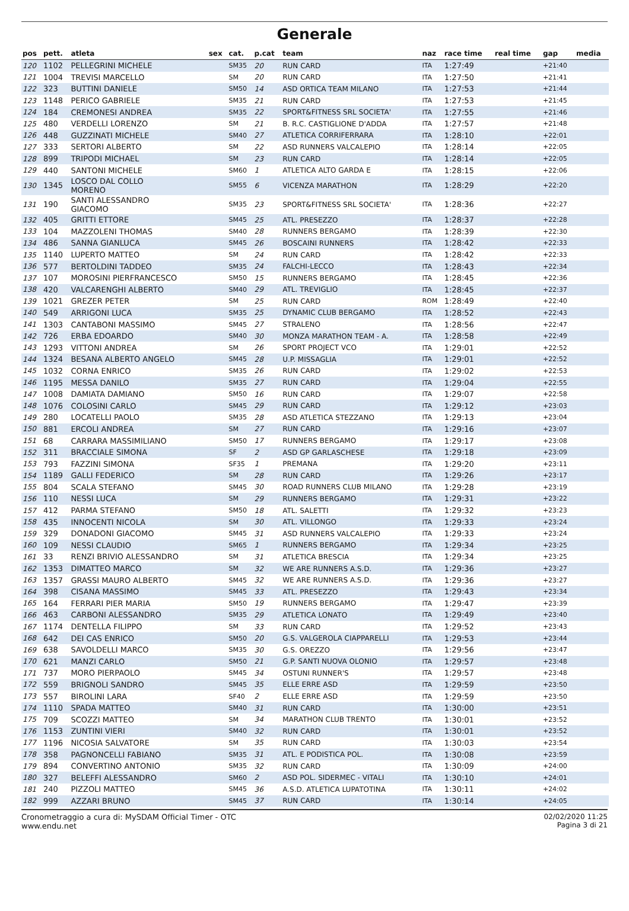Generale
| pos | pett. | atleta | sex | cat. | p.cat | team | naz | race time | real time | gap | media |
| --- | --- | --- | --- | --- | --- | --- | --- | --- | --- | --- | --- |
| 120 | 1102 | PELLEGRINI MICHELE | | SM35 | 20 | RUN CARD | ITA | 1:27:49 | | +21:40 | |
| 121 | 1004 | TREVISI MARCELLO | | SM | 20 | RUN CARD | ITA | 1:27:50 | | +21:41 | |
| 122 | 323 | BUTTINI DANIELE | | SM50 | 14 | ASD ORTICA TEAM MILANO | ITA | 1:27:53 | | +21:44 | |
| 123 | 1148 | PERICO GABRIELE | | SM35 | 21 | RUN CARD | ITA | 1:27:53 | | +21:45 | |
| 124 | 184 | CREMONESI ANDREA | | SM35 | 22 | SPORT&FITNESS SRL SOCIETA' | ITA | 1:27:55 | | +21:46 | |
| 125 | 480 | VERDELLI LORENZO | | SM | 21 | B. R.C. CASTIGLIONE D'ADDA | ITA | 1:27:57 | | +21:48 | |
| 126 | 448 | GUZZINATI MICHELE | | SM40 | 27 | ATLETICA CORRIFERRARA | ITA | 1:28:10 | | +22:01 | |
| 127 | 333 | SERTORI ALBERTO | | SM | 22 | ASD RUNNERS VALCALEPIO | ITA | 1:28:14 | | +22:05 | |
| 128 | 899 | TRIPODI MICHAEL | | SM | 23 | RUN CARD | ITA | 1:28:14 | | +22:05 | |
| 129 | 440 | SANTONI MICHELE | | SM60 | 1 | ATLETICA ALTO GARDA E | ITA | 1:28:15 | | +22:06 | |
| 130 | 1345 | LOSCO DAL COLLO MORENO | | SM55 | 6 | VICENZA MARATHON | ITA | 1:28:29 | | +22:20 | |
| 131 | 190 | SANTI ALESSANDRO GIACOMO | | SM35 | 23 | SPORT&FITNESS SRL SOCIETA' | ITA | 1:28:36 | | +22:27 | |
| 132 | 405 | GRITTI ETTORE | | SM45 | 25 | ATL. PRESEZZO | ITA | 1:28:37 | | +22:28 | |
| 133 | 104 | MAZZOLENI THOMAS | | SM40 | 28 | RUNNERS BERGAMO | ITA | 1:28:39 | | +22:30 | |
| 134 | 486 | SANNA GIANLUCA | | SM45 | 26 | BOSCAINI RUNNERS | ITA | 1:28:42 | | +22:33 | |
| 135 | 1140 | LUPERTO MATTEO | | SM | 24 | RUN CARD | ITA | 1:28:42 | | +22:33 | |
| 136 | 577 | BERTOLDINI TADDEO | | SM35 | 24 | FALCHI-LECCO | ITA | 1:28:43 | | +22:34 | |
| 137 | 107 | MOROSINI PIERFRANCESCO | | SM50 | 15 | RUNNERS BERGAMO | ITA | 1:28:45 | | +22:36 | |
| 138 | 420 | VALCARENGHI ALBERTO | | SM40 | 29 | ATL. TREVIGLIO | ITA | 1:28:45 | | +22:37 | |
| 139 | 1021 | GREZER PETER | | SM | 25 | RUN CARD | ROM | 1:28:49 | | +22:40 | |
| 140 | 549 | ARRIGONI LUCA | | SM35 | 25 | DYNAMIC CLUB BERGAMO | ITA | 1:28:52 | | +22:43 | |
| 141 | 1303 | CANTABONI MASSIMO | | SM45 | 27 | STRALENO | ITA | 1:28:56 | | +22:47 | |
| 142 | 726 | ERBA EDOARDO | | SM40 | 30 | MONZA MARATHON TEAM - A. | ITA | 1:28:58 | | +22:49 | |
| 143 | 1293 | VITTONI ANDREA | | SM | 26 | SPORT PROJECT VCO | ITA | 1:29:01 | | +22:52 | |
| 144 | 1324 | BESANA ALBERTO ANGELO | | SM45 | 28 | U.P. MISSAGLIA | ITA | 1:29:01 | | +22:52 | |
| 145 | 1032 | CORNA ENRICO | | SM35 | 26 | RUN CARD | ITA | 1:29:02 | | +22:53 | |
| 146 | 1195 | MESSA DANILO | | SM35 | 27 | RUN CARD | ITA | 1:29:04 | | +22:55 | |
| 147 | 1008 | DAMIATA DAMIANO | | SM50 | 16 | RUN CARD | ITA | 1:29:07 | | +22:58 | |
| 148 | 1076 | COLOSINI CARLO | | SM45 | 29 | RUN CARD | ITA | 1:29:12 | | +23:03 | |
| 149 | 280 | LOCATELLI PAOLO | | SM35 | 28 | ASD ATLETICA STEZZANO | ITA | 1:29:13 | | +23:04 | |
| 150 | 881 | ERCOLI ANDREA | | SM | 27 | RUN CARD | ITA | 1:29:16 | | +23:07 | |
| 151 | 68 | CARRARA MASSIMILIANO | | SM50 | 17 | RUNNERS BERGAMO | ITA | 1:29:17 | | +23:08 | |
| 152 | 311 | BRACCIALE SIMONA | | SF | 2 | ASD GP GARLASCHESE | ITA | 1:29:18 | | +23:09 | |
| 153 | 793 | FAZZINI SIMONA | | SF35 | 1 | PREMANA | ITA | 1:29:20 | | +23:11 | |
| 154 | 1189 | GALLI FEDERICO | | SM | 28 | RUN CARD | ITA | 1:29:26 | | +23:17 | |
| 155 | 804 | SCALA STEFANO | | SM45 | 30 | ROAD RUNNERS CLUB MILANO | ITA | 1:29:28 | | +23:19 | |
| 156 | 110 | NESSI LUCA | | SM | 29 | RUNNERS BERGAMO | ITA | 1:29:31 | | +23:22 | |
| 157 | 412 | PARMA STEFANO | | SM50 | 18 | ATL. SALETTI | ITA | 1:29:32 | | +23:23 | |
| 158 | 435 | INNOCENTI NICOLA | | SM | 30 | ATL. VILLONGO | ITA | 1:29:33 | | +23:24 | |
| 159 | 329 | DONADONI GIACOMO | | SM45 | 31 | ASD RUNNERS VALCALEPIO | ITA | 1:29:33 | | +23:24 | |
| 160 | 109 | NESSI CLAUDIO | | SM65 | 1 | RUNNERS BERGAMO | ITA | 1:29:34 | | +23:25 | |
| 161 | 33 | RENZI BRIVIO ALESSANDRO | | SM | 31 | ATLETICA BRESCIA | ITA | 1:29:34 | | +23:25 | |
| 162 | 1353 | DIMATTEO MARCO | | SM | 32 | WE ARE RUNNERS A.S.D. | ITA | 1:29:36 | | +23:27 | |
| 163 | 1357 | GRASSI MAURO ALBERTO | | SM45 | 32 | WE ARE RUNNERS A.S.D. | ITA | 1:29:36 | | +23:27 | |
| 164 | 398 | CISANA MASSIMO | | SM45 | 33 | ATL. PRESEZZO | ITA | 1:29:43 | | +23:34 | |
| 165 | 164 | FERRARI PIER MARIA | | SM50 | 19 | RUNNERS BERGAMO | ITA | 1:29:47 | | +23:39 | |
| 166 | 463 | CARBONI ALESSANDRO | | SM35 | 29 | ATLETICA LONATO | ITA | 1:29:49 | | +23:40 | |
| 167 | 1174 | DENTELLA FILIPPO | | SM | 33 | RUN CARD | ITA | 1:29:52 | | +23:43 | |
| 168 | 642 | DEI CAS ENRICO | | SM50 | 20 | G.S. VALGEROLA CIAPPARELLI | ITA | 1:29:53 | | +23:44 | |
| 169 | 638 | SAVOLDELLI MARCO | | SM35 | 30 | G.S. OREZZO | ITA | 1:29:56 | | +23:47 | |
| 170 | 621 | MANZI CARLO | | SM50 | 21 | G.P. SANTI NUOVA OLONIO | ITA | 1:29:57 | | +23:48 | |
| 171 | 737 | MORO PIERPAOLO | | SM45 | 34 | OSTUNI RUNNER'S | ITA | 1:29:57 | | +23:48 | |
| 172 | 559 | BRIGNOLI SANDRO | | SM45 | 35 | ELLE ERRE ASD | ITA | 1:29:59 | | +23:50 | |
| 173 | 557 | BIROLINI LARA | | SF40 | 2 | ELLE ERRE ASD | ITA | 1:29:59 | | +23:50 | |
| 174 | 1110 | SPADA MATTEO | | SM40 | 31 | RUN CARD | ITA | 1:30:00 | | +23:51 | |
| 175 | 709 | SCOZZI MATTEO | | SM | 34 | MARATHON CLUB TRENTO | ITA | 1:30:01 | | +23:52 | |
| 176 | 1153 | ZUNTINI VIERI | | SM40 | 32 | RUN CARD | ITA | 1:30:01 | | +23:52 | |
| 177 | 1196 | NICOSIA SALVATORE | | SM | 35 | RUN CARD | ITA | 1:30:03 | | +23:54 | |
| 178 | 358 | PAGNONCELLI FABIANO | | SM35 | 31 | ATL. E PODISTICA POL. | ITA | 1:30:08 | | +23:59 | |
| 179 | 894 | CONVERTINO ANTONIO | | SM35 | 32 | RUN CARD | ITA | 1:30:09 | | +24:00 | |
| 180 | 327 | BELEFFI ALESSANDRO | | SM60 | 2 | ASD POL. SIDERMEC - VITALI | ITA | 1:30:10 | | +24:01 | |
| 181 | 240 | PIZZOLI MATTEO | | SM45 | 36 | A.S.D. ATLETICA LUPATOTINA | ITA | 1:30:11 | | +24:02 | |
| 182 | 999 | AZZARI BRUNO | | SM45 | 37 | RUN CARD | ITA | 1:30:14 | | +24:05 | |
Cronometraggio a cura di: MySDAM Official Timer - OTC
www.endu.net
02/02/2020 11:25
Pagina 3 di 21